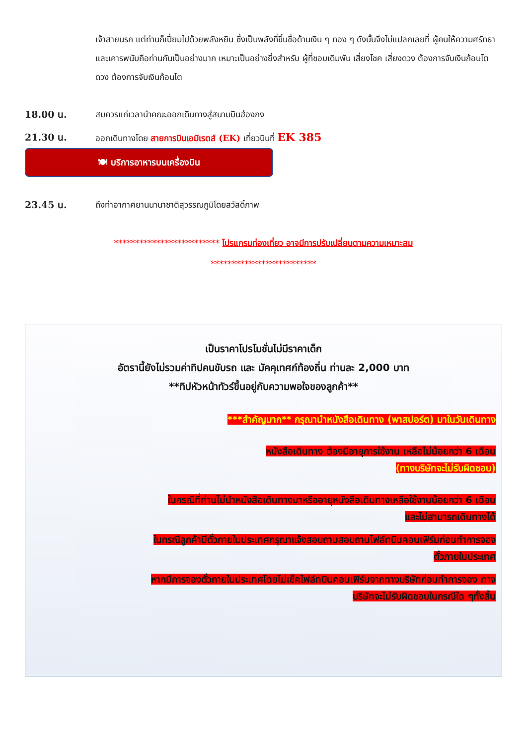เจ้าสายนรก แต่ท่านก็เปี่ยมไปด้วยพลังหยิน ซึ่งเป็นพลังที่ขึ้นชื่อด้านเงิน ๆ ทอง ๆ ดังนั้นจึงไม่แปลกเลยที่ ผู้คนให้ความศรัทธาและเคารพนับถือท่านกันเป็นอย่างมาก เหมาะเป็นอย่างยิ่งสำหรับ ผู้ที่ชอบเดิมพัน เสี่ยงโชค เสี่ยงดวง ต้องการจับเงินก้อนโต ดวง ต้องการจับเงินก้อนโต
18.00 น. สมควรแก่เวลานำคณะออกเดินทางสู่สนามบินฮ่องกง
21.30 น. ออกเดินทางโดย สายการบินเอมิเรตส์ (EK) เที่ยวบินที่ EK 385
🍽 บริการอาหารบนเครื่องบิน
23.45 น. ถึงท่าอากาศยานนานาชาติสุวรรณภูมิโดยสวัสดิ์ภาพ
************************* โปรแกรมท่องเที่ยว อาจมีการปรับเปลี่ยนตามความเหมาะสม
*************************
เป็นราคาโปรโมชั่นไม่มีราคาเด็ก
อัตรานี้ยังไม่รวมค่าทิปคนขับรถ และ มัคคุเทศก์ท้องถิ่น ท่านละ 2,000 บาท
**ทิปหัวหน้าทัวร์ขึ้นอยู่กับความพอใจของลูกค้า**
***สำคัญมาก** กรุณานำหนังสือเดินทาง (พาสปอร์ต) มาในวันเดินทาง
หนังสือเดินทาง ต้องมีอายุการใช้งาน เหลือไม่น้อยกว่า 6 เดือน
(ทางบริษัทจะไม่รับผิดชอบ)
ในกรณีที่ท่านไม่นำหนังสือเดินทางมาหรืออายุหนังสือเดินทางเหลือใช้งานน้อยกว่า 6 เดือน
และไม่สามารถเดินทางได้
ในกรณีลูกค้ามีตั๋วภายในประเทศกรุณาแจ้งสอบถามสอบถามไฟล์ทบินคอนเฟิร์มก่อนทำการจอง
ตั๋วภายในประเทศ
หากมีการจองตั๋วภายในประเทศโดยไม่เช็คไฟล์ทบินคอนเฟิร์มจากทางบริษัทก่อนทำการจอง ทาง
บริษัทจะไม่รับผิดชอบในกรณีใด ๆทั้งสิ้น